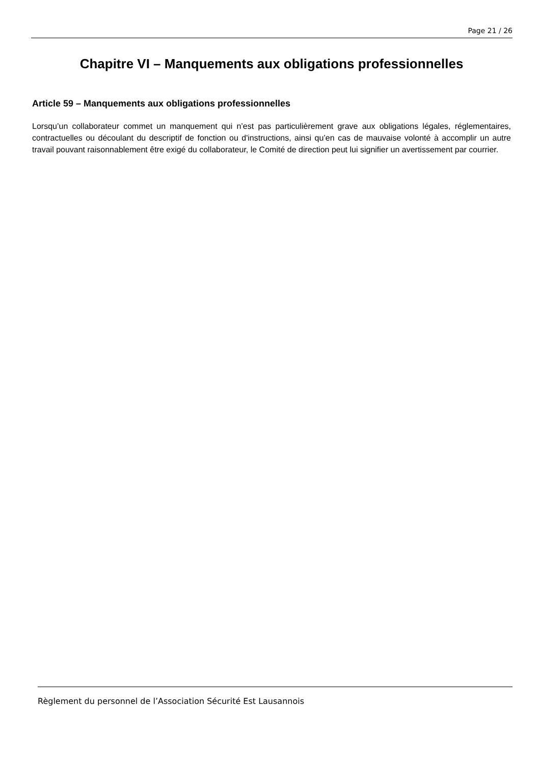Page 21 / 26
Chapitre VI – Manquements aux obligations professionnelles
Article 59 – Manquements aux obligations professionnelles
Lorsqu’un collaborateur commet un manquement qui n’est pas particulièrement grave aux obligations légales, réglementaires, contractuelles ou découlant du descriptif de fonction ou d'instructions, ainsi qu’en cas de mauvaise volonté à accomplir un autre travail pouvant raisonnablement être exigé du collaborateur, le Comité de direction peut lui signifier un avertissement par courrier.
Règlement du personnel de l’Association Sécurité Est Lausannois